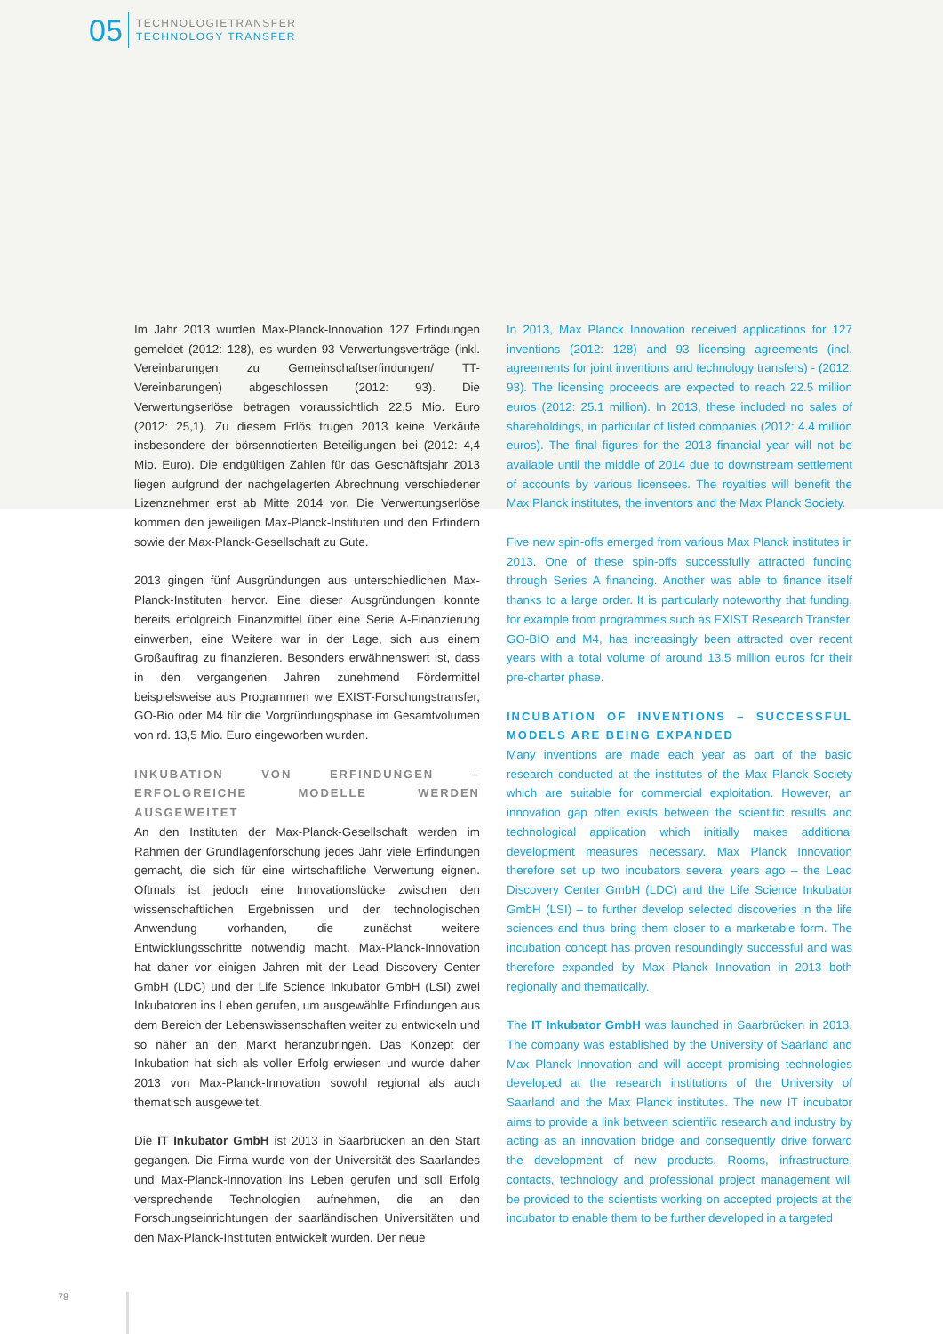05
TECHNOLOGIETRANSFER
TECHNOLOGY TRANSFER
Im Jahr 2013 wurden Max-Planck-Innovation 127 Erfindungen gemeldet (2012: 128), es wurden 93 Verwertungsverträge (inkl. Vereinbarungen zu Gemeinschaftserfindungen/ TT-Vereinbarungen) abgeschlossen (2012: 93). Die Verwertungserlöse betragen voraussichtlich 22,5 Mio. Euro (2012: 25,1). Zu diesem Erlös trugen 2013 keine Verkäufe insbesondere der börsennotierten Beteiligungen bei (2012: 4,4 Mio. Euro). Die endgültigen Zahlen für das Geschäftsjahr 2013 liegen aufgrund der nachgelagerten Abrechnung verschiedener Lizenznehmer erst ab Mitte 2014 vor. Die Verwertungserlöse kommen den jeweiligen Max-Planck-Instituten und den Erfindern sowie der Max-Planck-Gesellschaft zu Gute.
2013 gingen fünf Ausgründungen aus unterschiedlichen Max-Planck-Instituten hervor. Eine dieser Ausgründungen konnte bereits erfolgreich Finanzmittel über eine Serie A-Finanzierung einwerben, eine Weitere war in der Lage, sich aus einem Großauftrag zu finanzieren. Besonders erwähnenswert ist, dass in den vergangenen Jahren zunehmend Fördermittel beispielsweise aus Programmen wie EXIST-Forschungstransfer, GO-Bio oder M4 für die Vorgründungsphase im Gesamtvolumen von rd. 13,5 Mio. Euro eingeworben wurden.
INKUBATION VON ERFINDUNGEN – ERFOLGREICHE MODELLE WERDEN AUSGEWEITET
An den Instituten der Max-Planck-Gesellschaft werden im Rahmen der Grundlagenforschung jedes Jahr viele Erfindungen gemacht, die sich für eine wirtschaftliche Verwertung eignen. Oftmals ist jedoch eine Innovationslücke zwischen den wissenschaftlichen Ergebnissen und der technologischen Anwendung vorhanden, die zunächst weitere Entwicklungsschritte notwendig macht. Max-Planck-Innovation hat daher vor einigen Jahren mit der Lead Discovery Center GmbH (LDC) und der Life Science Inkubator GmbH (LSI) zwei Inkubatoren ins Leben gerufen, um ausgewählte Erfindungen aus dem Bereich der Lebenswissenschaften weiter zu entwickeln und so näher an den Markt heranzubringen. Das Konzept der Inkubation hat sich als voller Erfolg erwiesen und wurde daher 2013 von Max-Planck-Innovation sowohl regional als auch thematisch ausgeweitet.
Die IT Inkubator GmbH ist 2013 in Saarbrücken an den Start gegangen. Die Firma wurde von der Universität des Saarlandes und Max-Planck-Innovation ins Leben gerufen und soll Erfolg versprechende Technologien aufnehmen, die an den Forschungseinrichtungen der saarländischen Universitäten und den Max-Planck-Instituten entwickelt wurden. Der neue
In 2013, Max Planck Innovation received applications for 127 inventions (2012: 128) and 93 licensing agreements (incl. agreements for joint inventions and technology transfers) - (2012: 93). The licensing proceeds are expected to reach 22.5 million euros (2012: 25.1 million). In 2013, these included no sales of shareholdings, in particular of listed companies (2012: 4.4 million euros). The final figures for the 2013 financial year will not be available until the middle of 2014 due to downstream settlement of accounts by various licensees. The royalties will benefit the Max Planck institutes, the inventors and the Max Planck Society.
Five new spin-offs emerged from various Max Planck institutes in 2013. One of these spin-offs successfully attracted funding through Series A financing. Another was able to finance itself thanks to a large order. It is particularly noteworthy that funding, for example from programmes such as EXIST Research Transfer, GO-BIO and M4, has increasingly been attracted over recent years with a total volume of around 13.5 million euros for their pre-charter phase.
INCUBATION OF INVENTIONS – SUCCESSFUL MODELS ARE BEING EXPANDED
Many inventions are made each year as part of the basic research conducted at the institutes of the Max Planck Society which are suitable for commercial exploitation. However, an innovation gap often exists between the scientific results and technological application which initially makes additional development measures necessary. Max Planck Innovation therefore set up two incubators several years ago – the Lead Discovery Center GmbH (LDC) and the Life Science Inkubator GmbH (LSI) – to further develop selected discoveries in the life sciences and thus bring them closer to a marketable form. The incubation concept has proven resoundingly successful and was therefore expanded by Max Planck Innovation in 2013 both regionally and thematically.
The IT Inkubator GmbH was launched in Saarbrücken in 2013. The company was established by the University of Saarland and Max Planck Innovation and will accept promising technologies developed at the research institutions of the University of Saarland and the Max Planck institutes. The new IT incubator aims to provide a link between scientific research and industry by acting as an innovation bridge and consequently drive forward the development of new products. Rooms, infrastructure, contacts, technology and professional project management will be provided to the scientists working on accepted projects at the incubator to enable them to be further developed in a targeted
78